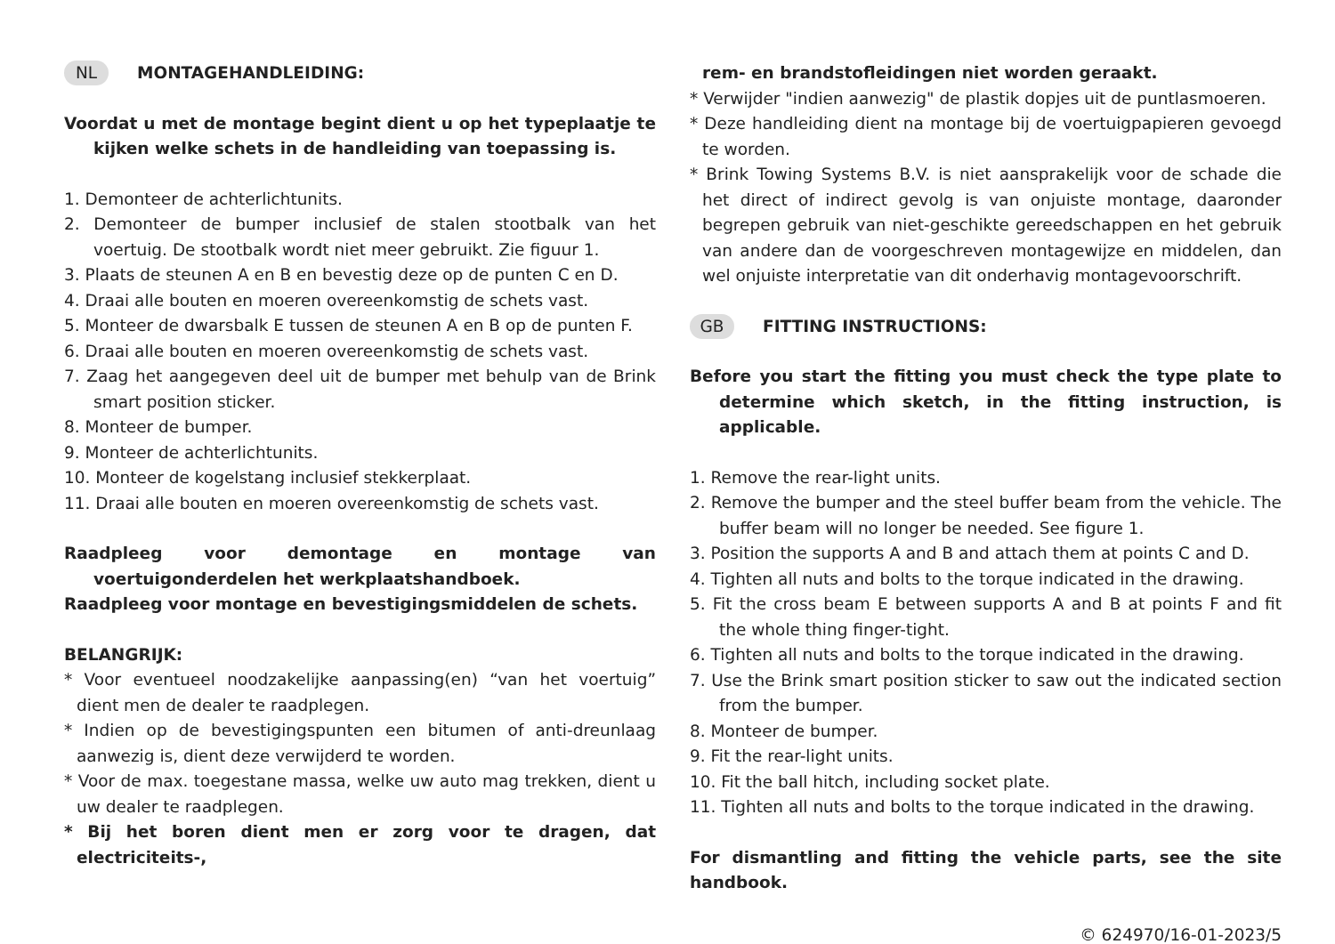NL MONTAGEHANDLEIDING:
Voordat u met de montage begint dient u op het typeplaatje te kijken welke schets in de handleiding van toepassing is.
1. Demonteer de achterlichtunits.
2. Demonteer de bumper inclusief de stalen stootbalk van het voertuig. De stootbalk wordt niet meer gebruikt. Zie figuur 1.
3. Plaats de steunen A en B en bevestig deze op de punten C en D.
4. Draai alle bouten en moeren overeenkomstig de schets vast.
5. Monteer de dwarsbalk E tussen de steunen A en B op de punten F.
6. Draai alle bouten en moeren overeenkomstig de schets vast.
7. Zaag het aangegeven deel uit de bumper met behulp van de Brink smart position sticker.
8. Monteer de bumper.
9. Monteer de achterlichtunits.
10. Monteer de kogelstang inclusief stekkerplaat.
11. Draai alle bouten en moeren overeenkomstig de schets vast.
Raadpleeg voor demontage en montage van voertuigonderdelen het werkplaatshandboek.
Raadpleeg voor montage en bevestigingsmiddelen de schets.
BELANGRIJK:
* Voor eventueel noodzakelijke aanpassing(en) “van het voertuig” dient men de dealer te raadplegen.
* Indien op de bevestigingspunten een bitumen of anti-dreunlaag aanwezig is, dient deze verwijderd te worden.
* Voor de max. toegestane massa, welke uw auto mag trekken, dient u uw dealer te raadplegen.
* Bij het boren dient men er zorg voor te dragen, dat electriciteits-,
rem- en brandstofleidingen niet worden geraakt.
* Verwijder "indien aanwezig" de plastik dopjes uit de puntlasmoeren.
* Deze handleiding dient na montage bij de voertuigpapieren gevoegd te worden.
* Brink Towing Systems B.V. is niet aansprakelijk voor de schade die het direct of indirect gevolg is van onjuiste montage, daaronder begrepen gebruik van niet-geschikte gereedschappen en het gebruik van andere dan de voorgeschreven montagewijze en middelen, dan wel onjuiste interpretatie van dit onderhavig montagevoorschrift.
GB FITTING INSTRUCTIONS:
Before you start the fitting you must check the type plate to determine which sketch, in the fitting instruction, is applicable.
1. Remove the rear-light units.
2. Remove the bumper and the steel buffer beam from the vehicle. The buffer beam will no longer be needed. See figure 1.
3. Position the supports A and B and attach them at points C and D.
4. Tighten all nuts and bolts to the torque indicated in the drawing.
5. Fit the cross beam E between supports A and B at points F and fit the whole thing finger-tight.
6. Tighten all nuts and bolts to the torque indicated in the drawing.
7. Use the Brink smart position sticker to saw out the indicated section from the bumper.
8. Monteer de bumper.
9. Fit the rear-light units.
10. Fit the ball hitch, including socket plate.
11. Tighten all nuts and bolts to the torque indicated in the drawing.
For dismantling and fitting the vehicle parts, see the site handbook.
© 624970/16-01-2023/5